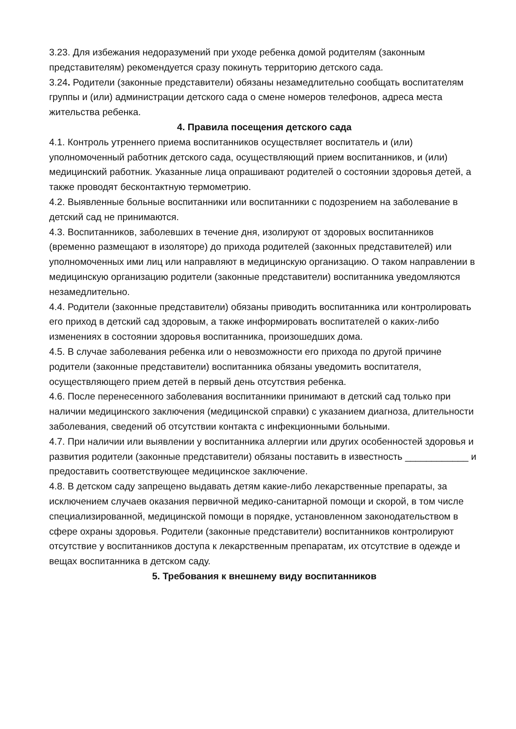3.23. Для избежания недоразумений при уходе ребенка домой родителям (законным представителям) рекомендуется сразу покинуть территорию детского сада.
3.24. Родители (законные представители) обязаны незамедлительно сообщать воспитателям группы и (или) администрации детского сада о смене номеров телефонов, адреса места жительства ребенка.
4. Правила посещения детского сада
4.1. Контроль утреннего приема воспитанников осуществляет воспитатель и (или) уполномоченный работник детского сада, осуществляющий прием воспитанников, и (или) медицинский работник. Указанные лица опрашивают родителей о состоянии здоровья детей, а также проводят бесконтактную термометрию.
4.2. Выявленные больные воспитанники или воспитанники с подозрением на заболевание в детский сад не принимаются.
4.3. Воспитанников, заболевших в течение дня, изолируют от здоровых воспитанников (временно размещают в изоляторе) до прихода родителей (законных представителей) или уполномоченных ими лиц или направляют в медицинскую организацию. О таком направлении в медицинскую организацию родители (законные представители) воспитанника уведомляются незамедлительно.
4.4. Родители (законные представители) обязаны приводить воспитанника или контролировать его приход в детский сад здоровым, а также информировать воспитателей о каких-либо изменениях в состоянии здоровья воспитанника, произошедших дома.
4.5. В случае заболевания ребенка или о невозможности его прихода по другой причине родители (законные представители) воспитанника обязаны уведомить воспитателя, осуществляющего прием детей в первый день отсутствия ребенка.
4.6. После перенесенного заболевания воспитанники принимают в детский сад только при наличии медицинского заключения (медицинской справки) с указанием диагноза, длительности заболевания, сведений об отсутствии контакта с инфекционными больными.
4.7. При наличии или выявлении у воспитанника аллергии или других особенностей здоровья и развития родители (законные представители) обязаны поставить в известность ____________ и предоставить соответствующее медицинское заключение.
4.8. В детском саду запрещено выдавать детям какие-либо лекарственные препараты, за исключением случаев оказания первичной медико-санитарной помощи и скорой, в том числе специализированной, медицинской помощи в порядке, установленном законодательством в сфере охраны здоровья. Родители (законные представители) воспитанников контролируют отсутствие у воспитанников доступа к лекарственным препаратам, их отсутствие в одежде и вещах воспитанника в детском саду.
5. Требования к внешнему виду воспитанников